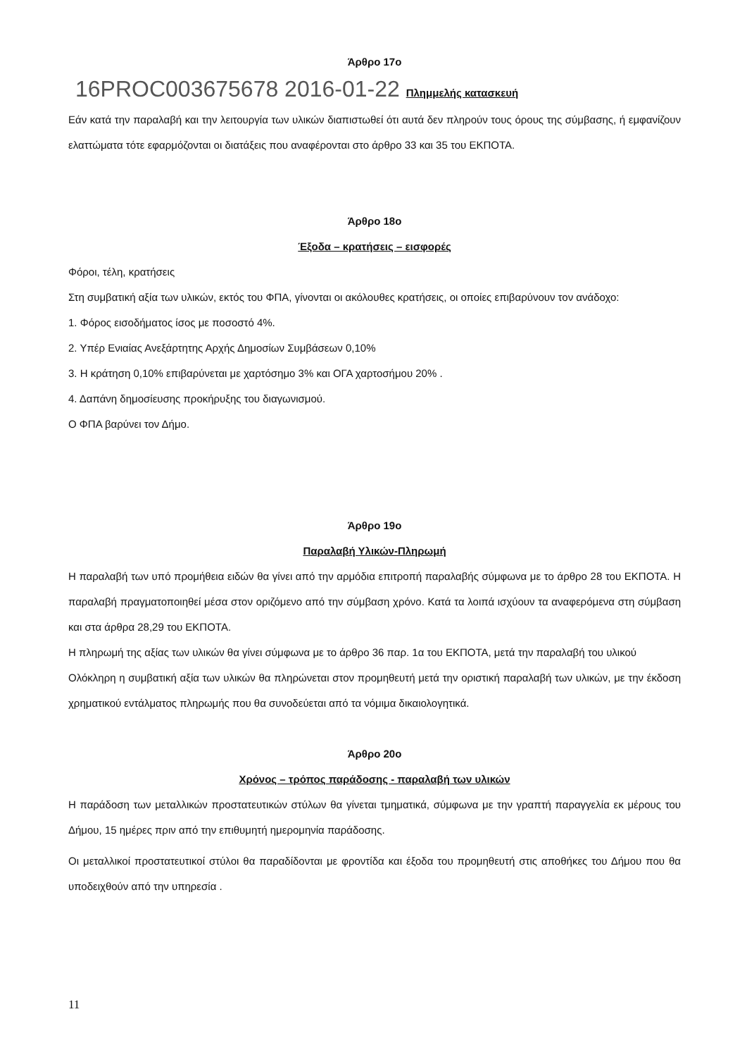Άρθρο 17ο
16PROC003675678 2016-01-22 Πλημμελής κατασκευή
Εάν κατά την παραλαβή και την λειτουργία των υλικών διαπιστωθεί ότι αυτά δεν πληρούν τους όρους της σύμβασης, ή εμφανίζουν ελαττώματα τότε εφαρμόζονται οι διατάξεις που αναφέρονται στο άρθρο 33 και 35 του ΕΚΠΟΤΑ.
Άρθρο 18ο
Έξοδα – κρατήσεις – εισφορές
Φόροι, τέλη, κρατήσεις
Στη συμβατική αξία των υλικών, εκτός του ΦΠΑ, γίνονται οι ακόλουθες κρατήσεις, οι οποίες επιβαρύνουν τον ανάδοχο:
1. Φόρος εισοδήματος ίσος με ποσοστό 4%.
2. Υπέρ Ενιαίας Ανεξάρτητης Αρχής Δημοσίων Συμβάσεων 0,10%
3. Η κράτηση 0,10% επιβαρύνεται με χαρτόσημο 3% και ΟΓΑ χαρτοσήμου 20% .
4. Δαπάνη δημοσίευσης προκήρυξης του διαγωνισμού.
Ο ΦΠΑ βαρύνει τον Δήμο.
Άρθρο 19ο
Παραλαβή Υλικών-Πληρωμή
Η παραλαβή των υπό προμήθεια ειδών θα γίνει από την αρμόδια επιτροπή παραλαβής σύμφωνα με το άρθρο 28 του ΕΚΠΟΤΑ. Η παραλαβή πραγματοποιηθεί μέσα στον οριζόμενο από την σύμβαση χρόνο. Κατά τα λοιπά ισχύουν τα αναφερόμενα στη σύμβαση και στα άρθρα 28,29 του ΕΚΠΟΤΑ.
Η πληρωμή της αξίας των υλικών θα γίνει σύμφωνα με το άρθρο 36 παρ. 1α του ΕΚΠΟΤΑ, μετά την παραλαβή του υλικού
Ολόκληρη η συμβατική αξία των υλικών θα πληρώνεται στον προμηθευτή μετά την οριστική παραλαβή των υλικών, με την έκδοση χρηματικού εντάλματος πληρωμής που θα συνοδεύεται από τα νόμιμα δικαιολογητικά.
Άρθρο 20ο
Χρόνος – τρόπος παράδοσης - παραλαβή των υλικών
Η παράδοση των μεταλλικών προστατευτικών στύλων θα γίνεται τμηματικά, σύμφωνα με την γραπτή παραγγελία εκ μέρους του Δήμου, 15 ημέρες πριν από την επιθυμητή ημερομηνία παράδοσης.
Οι μεταλλικοί προστατευτικοί στύλοι θα παραδίδονται με φροντίδα και έξοδα του προμηθευτή στις αποθήκες του Δήμου που θα υποδειχθούν από την υπηρεσία .
11